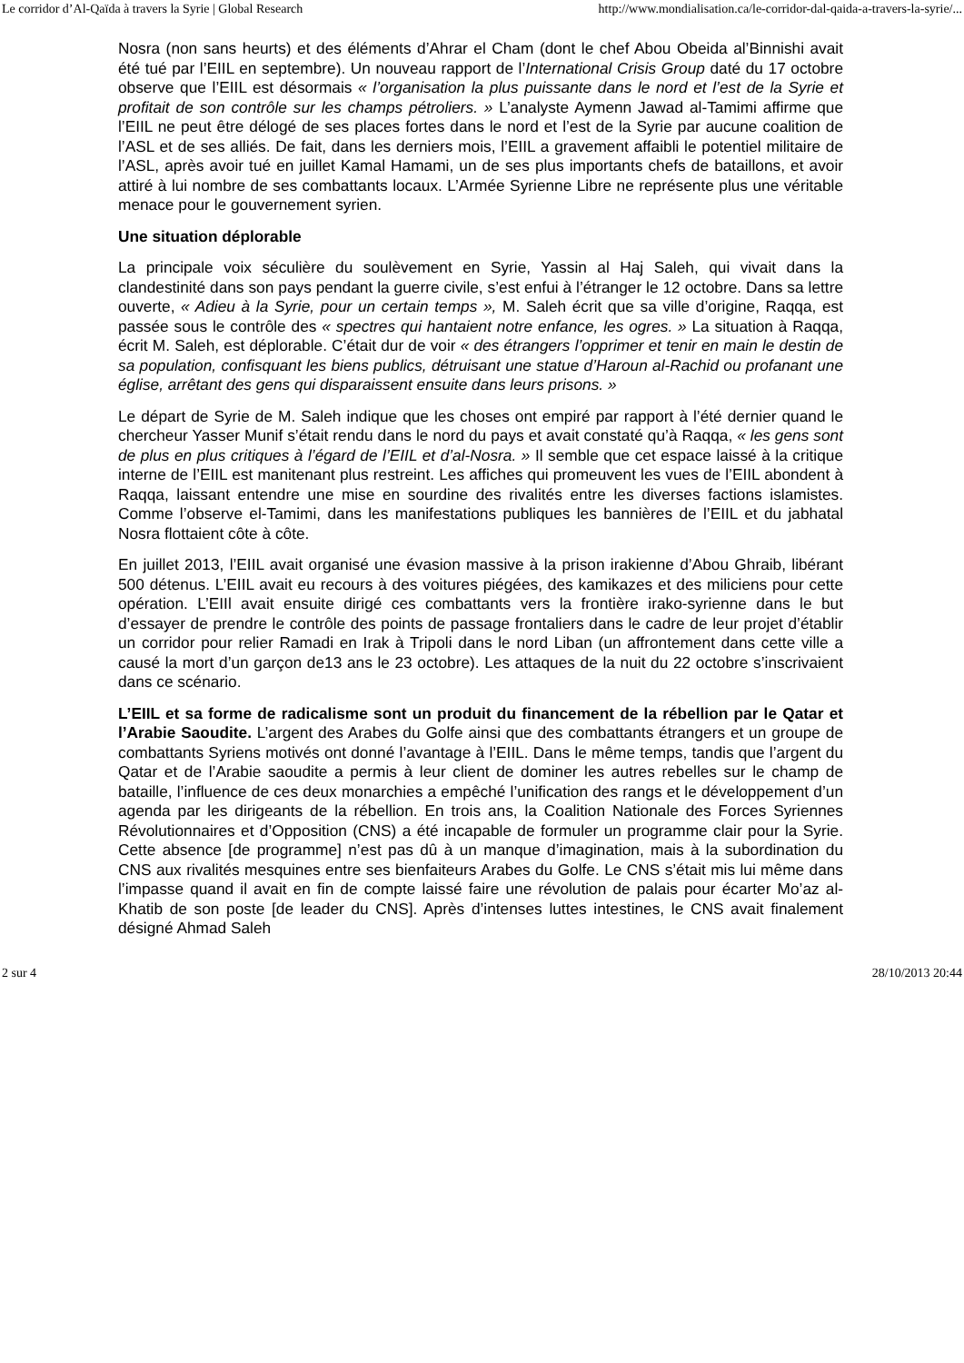Le corridor d’Al-Qaïda à travers la Syrie | Global Research http://www.mondialisation.ca/le-corridor-dal-qaida-a-travers-la-syrie/...
Nosra (non sans heurts) et des éléments d’Ahrar el Cham (dont le chef Abou Obeida al’Binnishi avait été tué par l’EIIL en septembre). Un nouveau rapport de l’International Crisis Group daté du 17 octobre observe que l’EIIL est désormais « l’organisation la plus puissante dans le nord et l’est de la Syrie et profitait de son contrôle sur les champs pétroliers. » L’analyste Aymenn Jawad al-Tamimi affirme que l’EIIL ne peut être délogé de ses places fortes dans le nord et l’est de la Syrie par aucune coalition de l’ASL et de ses alliés. De fait, dans les derniers mois, l’EIIL a gravement affaibli le potentiel militaire de l’ASL, après avoir tué en juillet Kamal Hamami, un de ses plus importants chefs de bataillons, et avoir attiré à lui nombre de ses combattants locaux. L’Armée Syrienne Libre ne représente plus une véritable menace pour le gouvernement syrien.
Une situation déplorable
La principale voix séculière du soulèvement en Syrie, Yassin al Haj Saleh, qui vivait dans la clandestinité dans son pays pendant la guerre civile, s’est enfui à l’étranger le 12 octobre. Dans sa lettre ouverte, « Adieu à la Syrie, pour un certain temps », M. Saleh écrit que sa ville d’origine, Raqqa, est passée sous le contrôle des « spectres qui hantaient notre enfance, les ogres. » La situation à Raqqa, écrit M. Saleh, est déplorable. C’était dur de voir « des étrangers l’opprimer et tenir en main le destin de sa population, confisquant les biens publics, détruisant une statue d’Haroun al-Rachid ou profanant une église, arrêtant des gens qui disparaissent ensuite dans leurs prisons. »
Le départ de Syrie de M. Saleh indique que les choses ont empiré par rapport à l’été dernier quand le chercheur Yasser Munif s’était rendu dans le nord du pays et avait constaté qu’à Raqqa, « les gens sont de plus en plus critiques à l’égard de l’EIIL et d’al-Nosra. » Il semble que cet espace laissé à la critique interne de l’EIIL est manitenant plus restreint. Les affiches qui promeuvent les vues de l’EIIL abondent à Raqqa, laissant entendre une mise en sourdine des rivalités entre les diverses factions islamistes. Comme l’observe el-Tamimi, dans les manifestations publiques les bannières de l’EIIL et du jabhatal Nosra flottaient côte à côte.
En juillet 2013, l’EIIL avait organisé une évasion massive à la prison irakienne d’Abou Ghraib, libérant 500 détenus. L’EIIL avait eu recours à des voitures piégées, des kamikazes et des miliciens pour cette opération. L’EIIl avait ensuite dirigé ces combattants vers la frontière irako-syrienne dans le but d’essayer de prendre le contrôle des points de passage frontaliers dans le cadre de leur projet d’établir un corridor pour relier Ramadi en Irak à Tripoli dans le nord Liban (un affrontement dans cette ville a causé la mort d’un garçon de13 ans le 23 octobre). Les attaques de la nuit du 22 octobre s’inscrivaient dans ce scénario.
L’EIIL et sa forme de radicalisme sont un produit du financement de la rébellion par le Qatar et l’Arabie Saoudite. L’argent des Arabes du Golfe ainsi que des combattants étrangers et un groupe de combattants Syriens motivés ont donné l’avantage à l’EIIL. Dans le même temps, tandis que l’argent du Qatar et de l’Arabie saoudite a permis à leur client de dominer les autres rebelles sur le champ de bataille, l’influence de ces deux monarchies a empêché l’unification des rangs et le développement d’un agenda par les dirigeants de la rébellion. En trois ans, la Coalition Nationale des Forces Syriennes Révolutionnaires et d’Opposition (CNS) a été incapable de formuler un programme clair pour la Syrie. Cette absence [de programme] n’est pas dû à un manque d’imagination, mais à la subordination du CNS aux rivalités mesquines entre ses bienfaiteurs Arabes du Golfe. Le CNS s’était mis lui même dans l’impasse quand il avait en fin de compte laissé faire une révolution de palais pour écarter Mo’az al-Khatib de son poste [de leader du CNS]. Après d’intenses luttes intestines, le CNS avait finalement désigné Ahmad Saleh
2 sur 4 28/10/2013 20:44